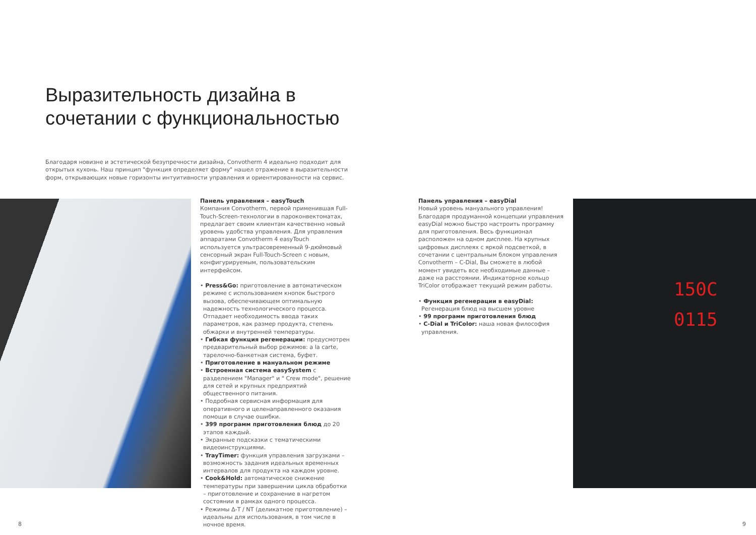Выразительность дизайна в
сочетании с функциональностью
Благодаря новизне и эстетической безупречности дизайна, Convotherm 4 идеально подходит для открытых кухонь. Наш принцип "функция определяет форму" нашел отражение в выразительности форм, открывающих новые горизонты интуитивности управления и ориентированности на сервис.
Панель управления – easyTouch
Компания Convotherm, первой применившая Full-Touch-Screen-технологии в пароконвектоматах, предлагает своим клиентам качественно новый уровень удобства управления. Для управления аппаратами Convotherm 4 easyTouch используется ультрасовременный 9-дюймовый сенсорный экран Full-Touch-Screen с новым, конфигурируемым, пользовательским интерфейсом.
• Press&Go: приготовление в автоматическом режиме с использованием кнопок быстрого вызова, обеспечивающем оптимальную надежность технологического процесса. Отпадает необходимость ввода таких параметров, как размер продукта, степень обжарки и внутренней температуры.
• Гибкая функция регенерации: предусмотрен предварительный выбор режимов: a la carte, тарелочно-банкетная система, буфет.
• Приготовление в мануальном режиме
• Встроенная система easySystem с разделением "Manager" и " Crew mode", решение для сетей и крупных предприятий общественного питания.
• Подробная сервисная информация для оперативного и целенаправленного оказания помощи в случае ошибки.
• 399 программ приготовления блюд до 20 этапов каждый.
• Экранные подсказки с тематическими видеоинструкциями.
• TrayTimer: функция управления загрузками – возможность задания идеальных временных интервалов для продукта на каждом уровне.
• Cook&Hold: автоматическое снижение температуры при завершении цикла обработки – приготовление и сохранение в нагретом состоянии в рамках одного процесса.
• Режимы Δ-T / NT (деликатное приготовление) – идеальны для использования, в том числе в ночное время.
Панель управления – easyDial
Новый уровень мануального управления! Благодаря продуманной концепции управления easyDial можно быстро настроить программу для приготовления. Весь функционал расположен на одном дисплее. На крупных цифровых дисплеях с яркой подсветкой, в сочетании с центральным блоком управления Convotherm – C-Dial, Вы сможете в любой момент увидеть все необходимые данные – даже на расстоянии. Индикаторное кольцо TriColor отображает текущий режим работы.
• Функция регенерации в easyDial: Регенерация блюд на высшем уровне
• 99 программ приготовления блюд
• C-Dial и TriColor: наша новая философия управления.
150C
0115
8 9